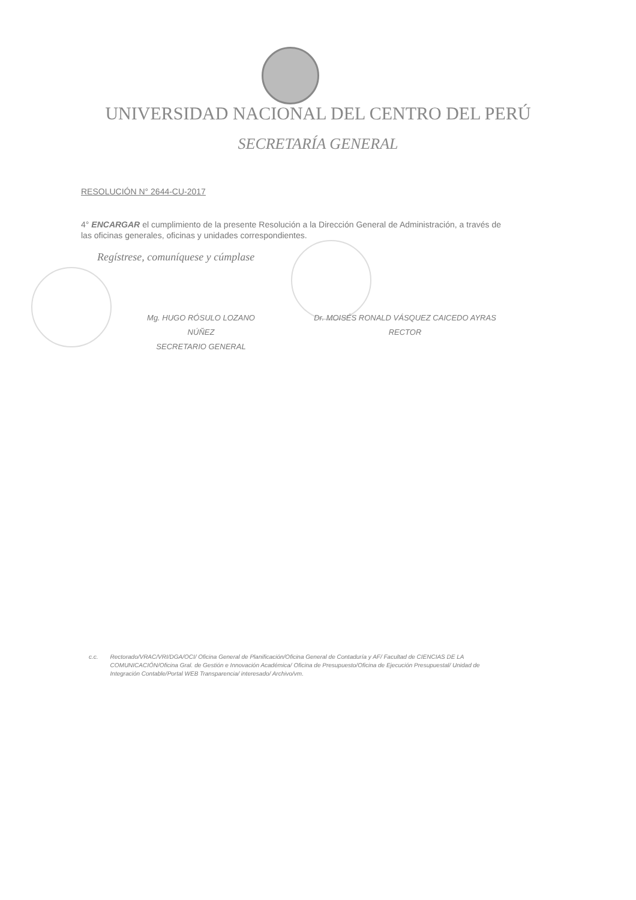UNIVERSIDAD NACIONAL DEL CENTRO DEL PERÚ
SECRETARÍA GENERAL
RESOLUCIÓN N° 2644-CU-2017
4° ENCARGAR el cumplimiento de la presente Resolución a la Dirección General de Administración, a través de las oficinas generales, oficinas y unidades correspondientes.
Regístrese, comuníquese y cúmplase
Mg. HUGO RÓSULO LOZANO NÚÑEZ
SECRETARIO GENERAL
Dr. MOISÉS RONALD VÁSQUEZ CAICEDO AYRAS
RECTOR
c.c. Rectorado/VRAC/VRI/DGA/OCI/ Oficina General de Planificación/Oficina General de Contaduría y AF/ Facultad de CIENCIAS DE LA COMUNICACIÓN/Oficina Gral. de Gestión e Innovación Académica/ Oficina de Presupuesto/Oficina de Ejecución Presupuestal/ Unidad de Integración Contable/Portal WEB Transparencia/ interesado/ Archivo/vm.